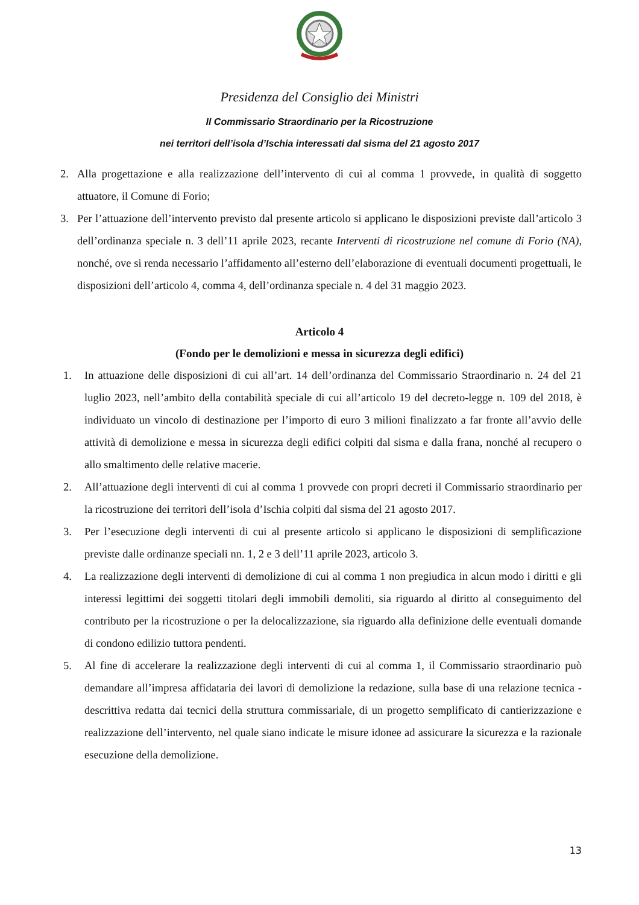Presidenza del Consiglio dei Ministri
Il Commissario Straordinario per la Ricostruzione
nei territori dell’isola d’Ischia interessati dal sisma del 21 agosto 2017
2. Alla progettazione e alla realizzazione dell’intervento di cui al comma 1 provvede, in qualità di soggetto attuatore, il Comune di Forio;
3. Per l’attuazione dell’intervento previsto dal presente articolo si applicano le disposizioni previste dall’articolo 3 dell’ordinanza speciale n. 3 dell’11 aprile 2023, recante Interventi di ricostruzione nel comune di Forio (NA), nonché, ove si renda necessario l’affidamento all’esterno dell’elaborazione di eventuali documenti progettuali, le disposizioni dell’articolo 4, comma 4, dell’ordinanza speciale n. 4 del 31 maggio 2023.
Articolo 4
(Fondo per le demolizioni e messa in sicurezza degli edifici)
1. In attuazione delle disposizioni di cui all’art. 14 dell’ordinanza del Commissario Straordinario n. 24 del 21 luglio 2023, nell’ambito della contabilità speciale di cui all’articolo 19 del decreto-legge n. 109 del 2018, è individuato un vincolo di destinazione per l’importo di euro 3 milioni finalizzato a far fronte all’avvio delle attività di demolizione e messa in sicurezza degli edifici colpiti dal sisma e dalla frana, nonché al recupero o allo smaltimento delle relative macerie.
2. All’attuazione degli interventi di cui al comma 1 provvede con propri decreti il Commissario straordinario per la ricostruzione dei territori dell’isola d’Ischia colpiti dal sisma del 21 agosto 2017.
3. Per l’esecuzione degli interventi di cui al presente articolo si applicano le disposizioni di semplificazione previste dalle ordinanze speciali nn. 1, 2 e 3 dell’11 aprile 2023, articolo 3.
4. La realizzazione degli interventi di demolizione di cui al comma 1 non pregiudica in alcun modo i diritti e gli interessi legittimi dei soggetti titolari degli immobili demoliti, sia riguardo al diritto al conseguimento del contributo per la ricostruzione o per la delocalizzazione, sia riguardo alla definizione delle eventuali domande di condono edilizio tuttora pendenti.
5. Al fine di accelerare la realizzazione degli interventi di cui al comma 1, il Commissario straordinario può demandare all’impresa affidataria dei lavori di demolizione la redazione, sulla base di una relazione tecnica - descrittiva redatta dai tecnici della struttura commissariale, di un progetto semplificato di cantierizzazione e realizzazione dell’intervento, nel quale siano indicate le misure idonee ad assicurare la sicurezza e la razionale esecuzione della demolizione.
13